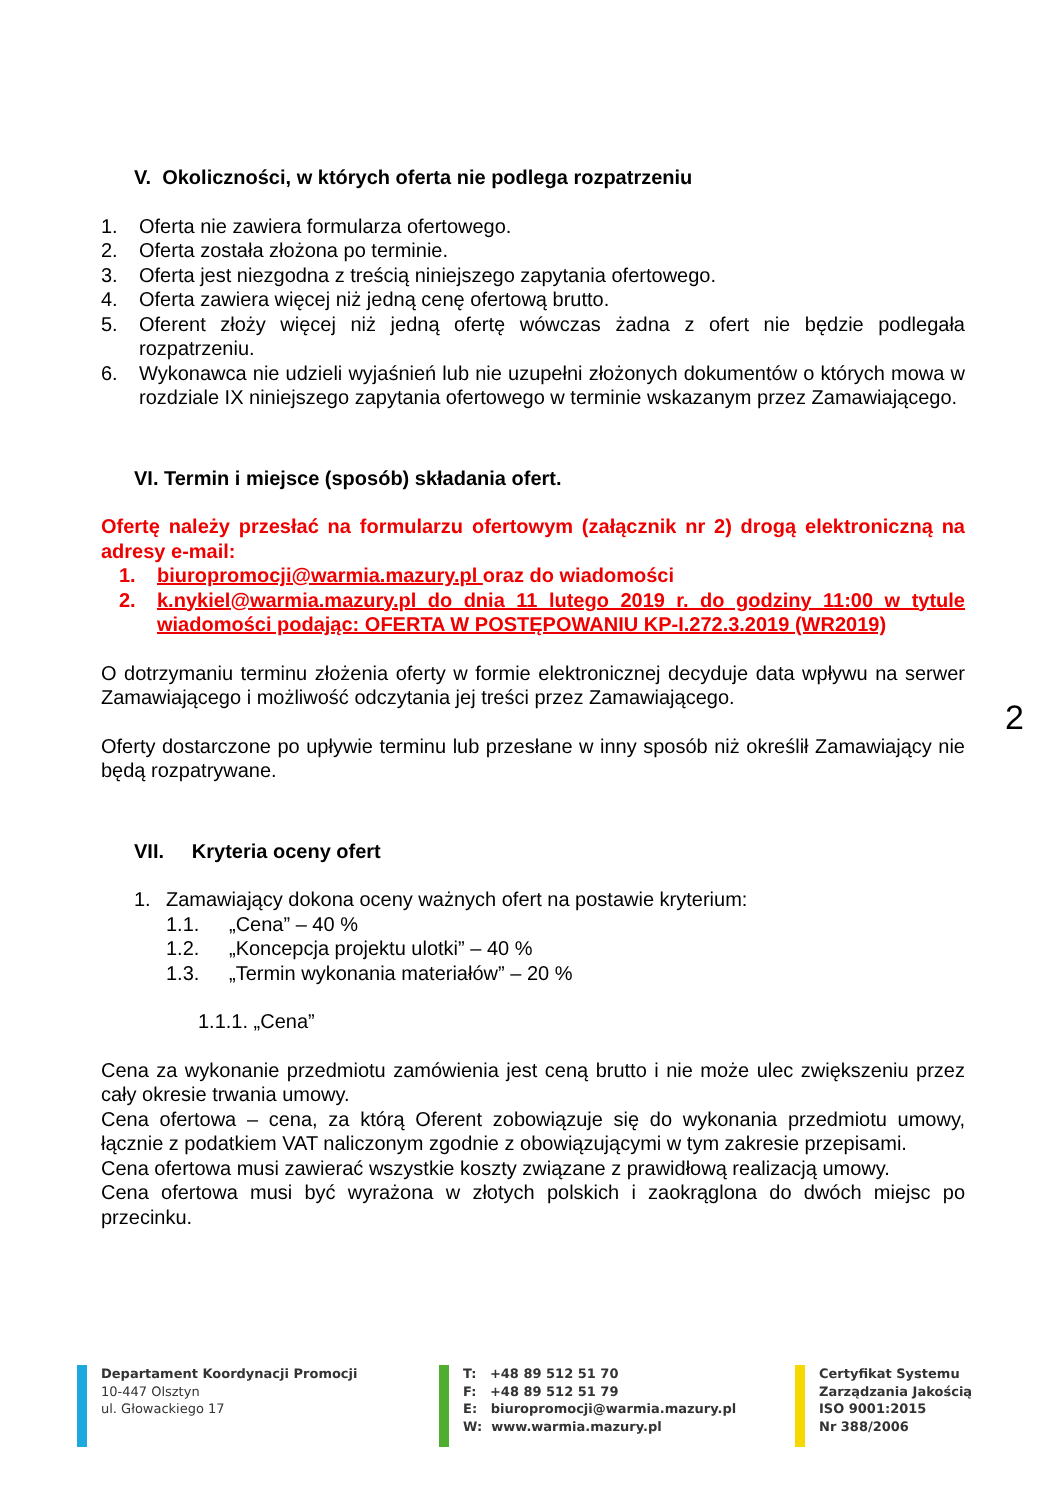V. Okoliczności, w których oferta nie podlega rozpatrzeniu
1. Oferta nie zawiera formularza ofertowego.
2. Oferta została złożona po terminie.
3. Oferta jest niezgodna z treścią niniejszego zapytania ofertowego.
4. Oferta zawiera więcej niż jedną cenę ofertową brutto.
5. Oferent złoży więcej niż jedną ofertę wówczas żadna z ofert nie będzie podlegała rozpatrzeniu.
6. Wykonawca nie udzieli wyjaśnień lub nie uzupełni złożonych dokumentów o których mowa w rozdziale IX niniejszego zapytania ofertowego w terminie wskazanym przez Zamawiającego.
VI. Termin i miejsce (sposób) składania ofert.
Ofertę należy przesłać na formularzu ofertowym (załącznik nr 2) drogą elektroniczną na adresy e-mail:
1. biuropromocji@warmia.mazury.pl oraz do wiadomości
2. k.nykiel@warmia.mazury.pl do dnia 11 lutego 2019 r. do godziny 11:00 w tytule wiadomości podając: OFERTA W POSTĘPOWANIU KP-I.272.3.2019 (WR2019)
O dotrzymaniu terminu złożenia oferty w formie elektronicznej decyduje data wpływu na serwer Zamawiającego i możliwość odczytania jej treści przez Zamawiającego.
Oferty dostarczone po upływie terminu lub przesłane w inny sposób niż określił Zamawiający nie będą rozpatrywane.
VII. Kryteria oceny ofert
1. Zamawiający dokona oceny ważnych ofert na postawie kryterium:
1.1. „Cena” – 40 %
1.2. „Koncepcja projektu ulotki” – 40 %
1.3. „Termin wykonania materiałów” – 20 %
1.1.1. „Cena”
Cena za wykonanie przedmiotu zamówienia jest ceną brutto i nie może ulec zwiększeniu przez cały okresie trwania umowy.
Cena ofertowa – cena, za którą Oferent zobowiązuje się do wykonania przedmiotu umowy, łącznie z podatkiem VAT naliczonym zgodnie z obowiązującymi w tym zakresie przepisami.
Cena ofertowa musi zawierać wszystkie koszty związane z prawidłową realizacją umowy.
Cena ofertowa musi być wyrażona w złotych polskich i zaokrąglona do dwóch miejsc po przecinku.
2
Departament Koordynacji Promocji
10-447 Olsztyn
ul. Głowackiego 17
T: +48 89 512 51 70
F: +48 89 512 51 79
E: biuropromocji@warmia.mazury.pl
W: www.warmia.mazury.pl
Certyfikat Systemu
Zarządzania Jakością
ISO 9001:2015
Nr 388/2006